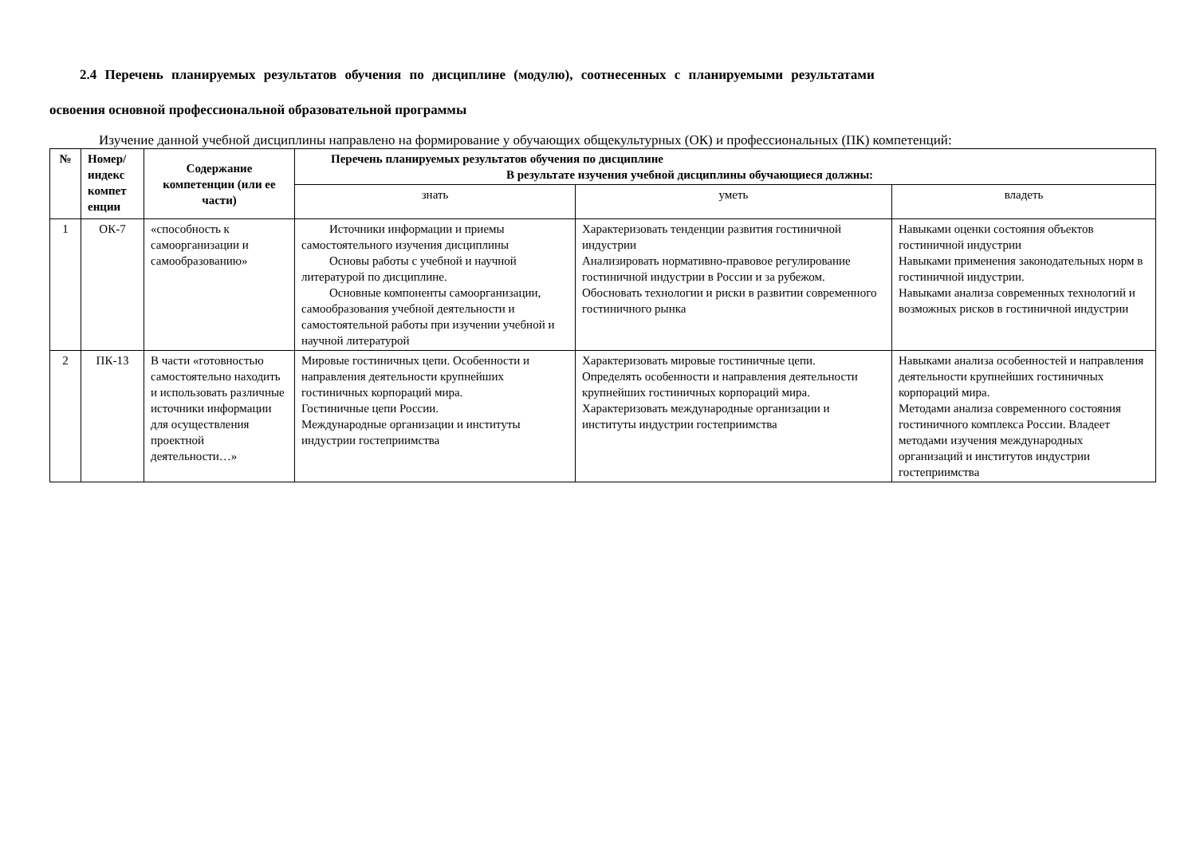2.4 Перечень планируемых результатов обучения по дисциплине (модулю), соотнесенных с планируемыми результатами
освоения основной профессиональной образовательной программы
Изучение данной учебной дисциплины направлено на формирование у обучающих общекультурных (ОК) и профессиональных (ПК) компетенций:
| № | Номер/ индекс компет енции | Содержание компетенции (или ее части) | Перечень планируемых результатов обучения по дисциплине В результате изучения учебной дисциплины обучающиеся должны: | | |
| --- | --- | --- | --- | --- | --- |
| | | | знать | уметь | владеть |
| 1 | ОК-7 | «способность к самоорганизации и самообразованию» | Источники информации и приемы самостоятельного изучения дисциплины Основы работы с учебной и научной литературой по дисциплине. Основные компоненты самоорганизации, самообразования учебной деятельности и самостоятельной работы при изучении учебной и научной литературой | Характеризовать тенденции развития гостиничной индустрии Анализировать нормативно-правовое регулирование гостиничной индустрии в России и за рубежом. Обосновать технологии и риски в развитии современного гостиничного рынка | Навыками оценки состояния объектов гостиничной индустрии Навыками применения законодательных норм в гостиничной индустрии. Навыками анализа современных технологий и возможных рисков в гостиничной индустрии |
| 2 | ПК-13 | В части «готовностью самостоятельно находить и использовать различные источники информации для осуществления проектной деятельности…» | Мировые гостиничных цепи. Особенности и направления деятельности крупнейших гостиничных корпораций мира. Гостиничные цепи России. Международные организации и институты индустрии гостеприимства | Характеризовать мировые гостиничные цепи. Определять особенности и направления деятельности крупнейших гостиничных корпораций мира. Характеризовать международные организации и институты индустрии гостеприимства | Навыками анализа особенностей и направления деятельности крупнейших гостиничных корпораций мира. Методами анализа современного состояния гостиничного комплекса России. Владеет методами изучения международных организаций и институтов индустрии гостеприимства |